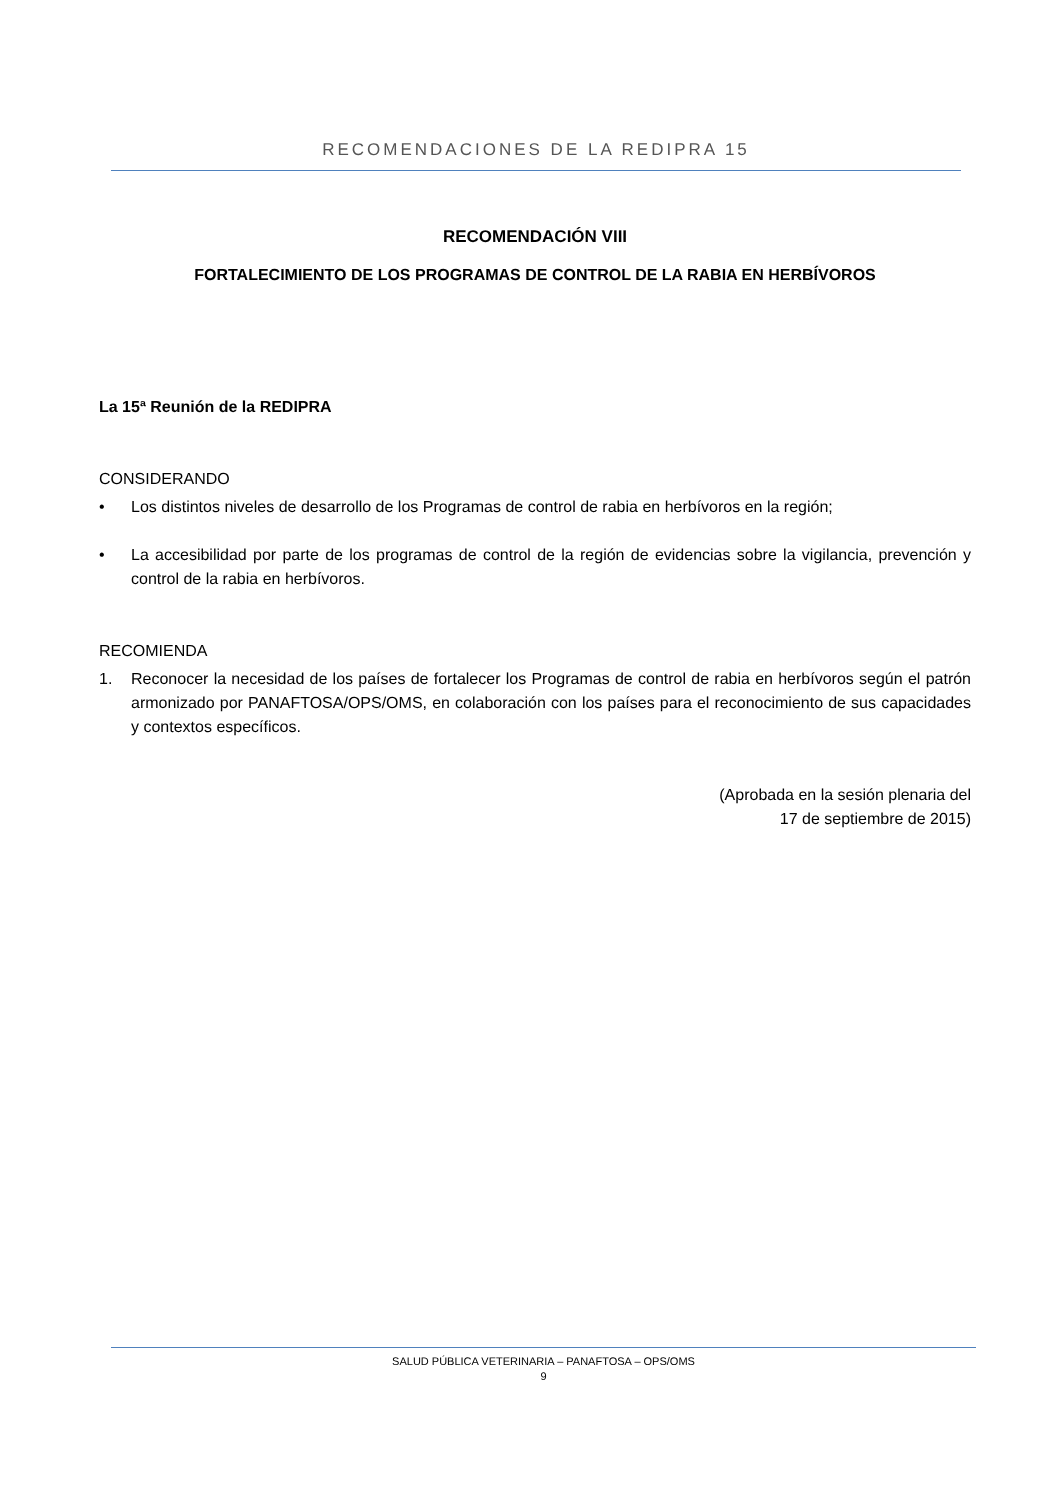RECOMENDACIONES DE LA REDIPRA 15
RECOMENDACIÓN VIII
FORTALECIMIENTO DE LOS PROGRAMAS DE CONTROL DE LA RABIA EN HERBÍVOROS
La 15ª Reunión de la REDIPRA
CONSIDERANDO
• Los distintos niveles de desarrollo de los Programas de control de rabia en herbívoros en la región;
• La accesibilidad por parte de los programas de control de la región de evidencias sobre la vigilancia, prevención y control de la rabia en herbívoros.
RECOMIENDA
1. Reconocer la necesidad de los países de fortalecer los Programas de control de rabia en herbívoros según el patrón armonizado por PANAFTOSA/OPS/OMS, en colaboración con los países para el reconocimiento de sus capacidades y contextos específicos.
(Aprobada en la sesión plenaria del
17 de septiembre de 2015)
SALUD PÚBLICA VETERINARIA – PANAFTOSA – OPS/OMS
9